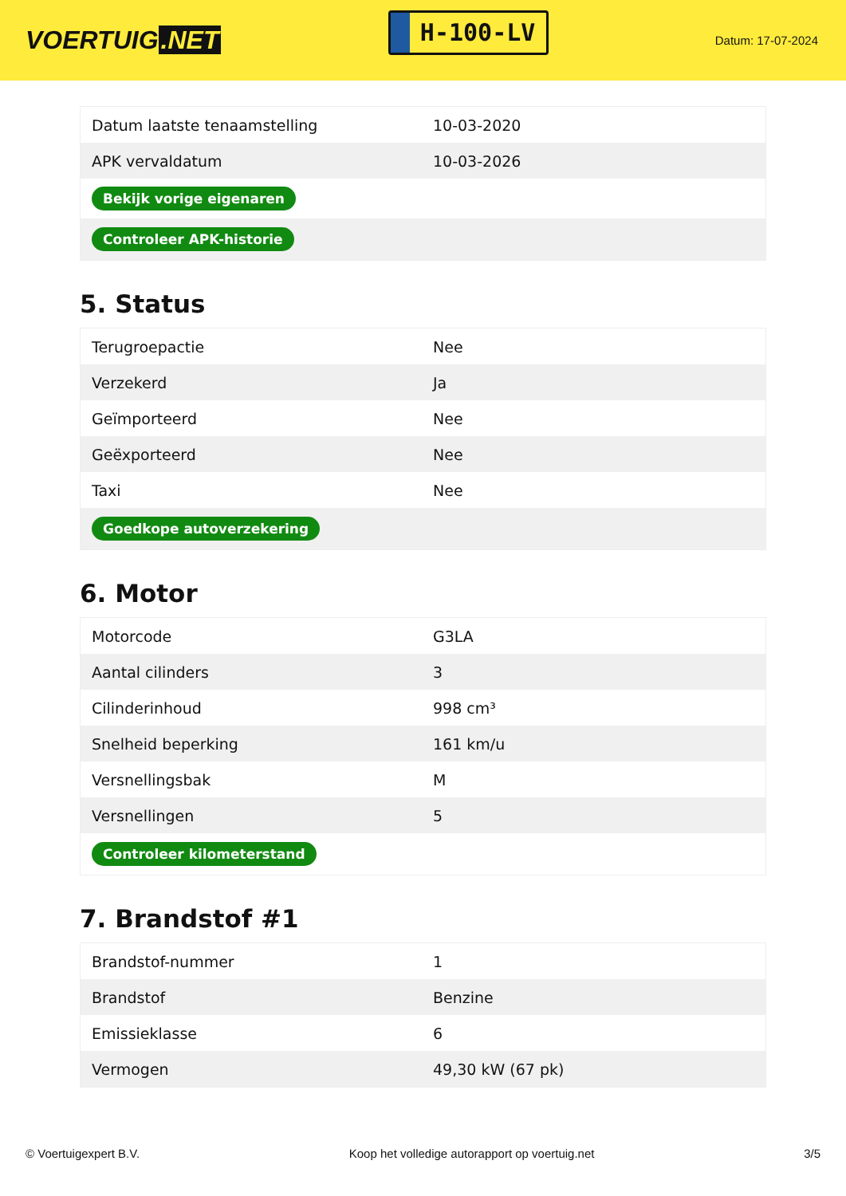VOERTUIG.NET
H-100-LV
Datum: 17-07-2024
| Datum laatste tenaamstelling | 10-03-2020 |
| APK vervaldatum | 10-03-2026 |
| Bekijk vorige eigenaren | |
| Controleer APK-historie | |
5. Status
| Terugroepactie | Nee |
| Verzekerd | Ja |
| Geïmporteerd | Nee |
| Geëxporteerd | Nee |
| Taxi | Nee |
| Goedkope autoverzekering | |
6. Motor
| Motorcode | G3LA |
| Aantal cilinders | 3 |
| Cilinderinhoud | 998 cm³ |
| Snelheid beperking | 161 km/u |
| Versnellingsbak | M |
| Versnellingen | 5 |
| Controleer kilometerstand | |
7. Brandstof #1
| Brandstof-nummer | 1 |
| Brandstof | Benzine |
| Emissieklasse | 6 |
| Vermogen | 49,30 kW (67 pk) |
© Voertuigexpert B.V. Koop het volledige autorapport op voertuig.net 3/5